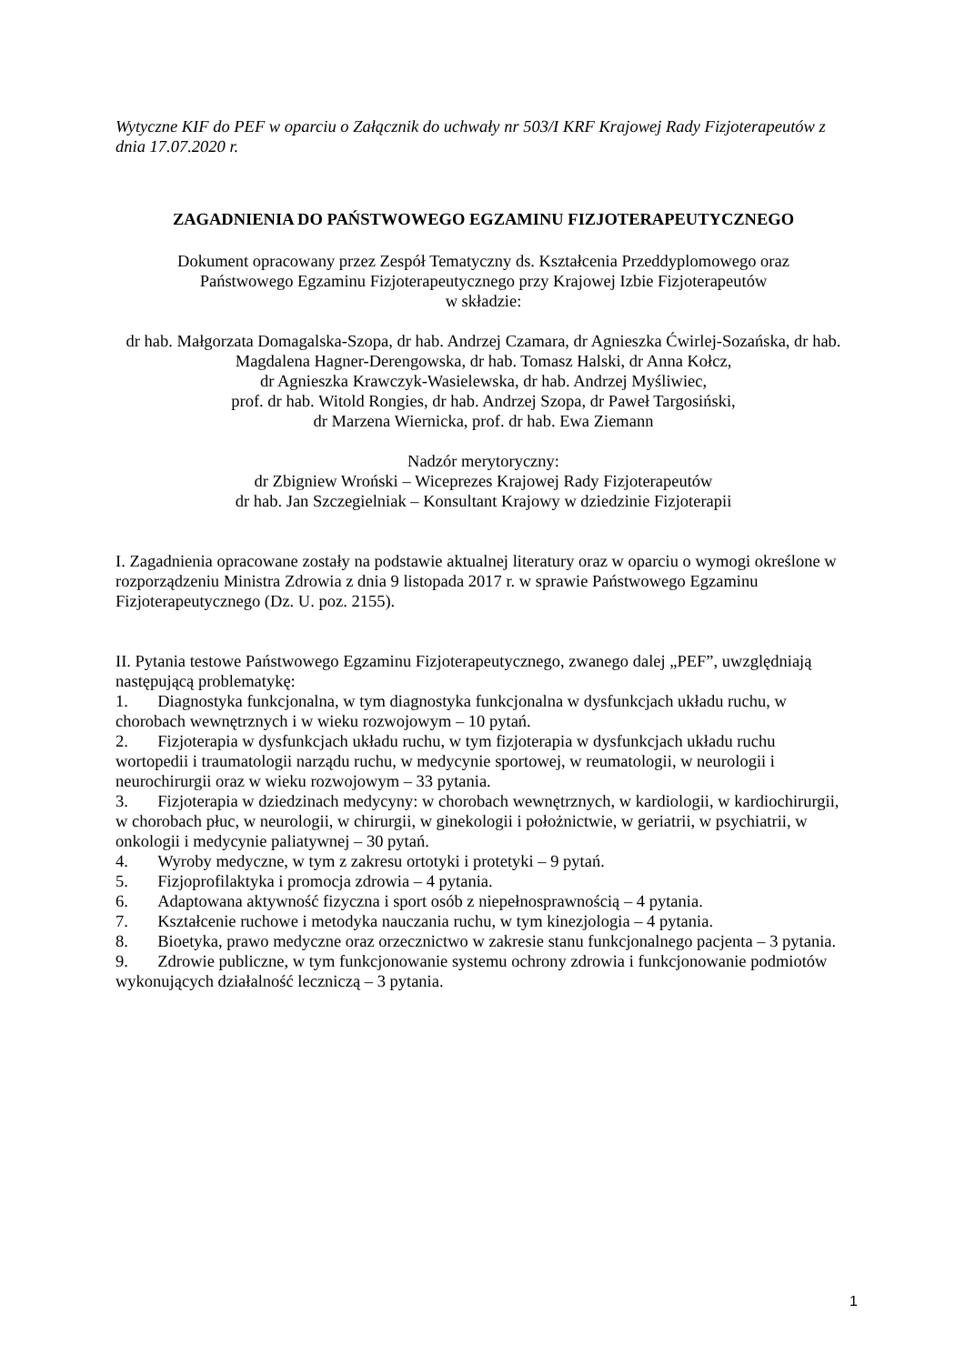Wytyczne KIF do PEF w oparciu o Załącznik do uchwały nr 503/I KRF Krajowej Rady Fizjoterapeutów z dnia 17.07.2020 r.
ZAGADNIENIA DO PAŃSTWOWEGO EGZAMINU FIZJOTERAPEUTYCZNEGO
Dokument opracowany przez Zespół Tematyczny ds. Kształcenia Przeddyplomowego oraz
Państwowego Egzaminu Fizjoterapeutycznego przy Krajowej Izbie Fizjoterapeutów
w składzie:
dr hab. Małgorzata Domagalska-Szopa, dr hab. Andrzej Czamara, dr Agnieszka Ćwirlej-Sozańska, dr hab. Magdalena Hagner-Derengowska, dr hab. Tomasz Halski, dr Anna Kołcz,
dr Agnieszka Krawczyk-Wasielewska, dr hab. Andrzej Myśliwiec,
prof. dr hab. Witold Rongies, dr hab. Andrzej Szopa, dr Paweł Targosiński,
dr Marzena Wiernicka, prof. dr hab. Ewa Ziemann
Nadzór merytoryczny:
dr Zbigniew Wroński – Wiceprezes Krajowej Rady Fizjoterapeutów
dr hab. Jan Szczegielniak – Konsultant Krajowy w dziedzinie Fizjoterapii
I. Zagadnienia opracowane zostały na podstawie aktualnej literatury oraz w oparciu o wymogi określone w rozporządzeniu Ministra Zdrowia z dnia 9 listopada 2017 r. w sprawie Państwowego Egzaminu Fizjoterapeutycznego (Dz. U. poz. 2155).
II. Pytania testowe Państwowego Egzaminu Fizjoterapeutycznego, zwanego dalej „PEF”, uwzględniają następującą problematykę:
1. Diagnostyka funkcjonalna, w tym diagnostyka funkcjonalna w dysfunkcjach układu ruchu, w chorobach wewnętrznych i w wieku rozwojowym – 10 pytań.
2. Fizjoterapia w dysfunkcjach układu ruchu, w tym fizjoterapia w dysfunkcjach układu ruchu wortopedii i traumatologii narządu ruchu, w medycynie sportowej, w reumatologii, w neurologii i neurochirurgii oraz w wieku rozwojowym – 33 pytania.
3. Fizjoterapia w dziedzinach medycyny: w chorobach wewnętrznych, w kardiologii, w kardiochirurgii, w chorobach płuc, w neurologii, w chirurgii, w ginekologii i położnictwie, w geriatrii, w psychiatrii, w onkologii i medycynie paliatywnej – 30 pytań.
4. Wyroby medyczne, w tym z zakresu ortotyki i protetyki – 9 pytań.
5. Fizjoprofilaktyka i promocja zdrowia – 4 pytania.
6. Adaptowana aktywność fizyczna i sport osób z niepełnosprawnością – 4 pytania.
7. Kształcenie ruchowe i metodyka nauczania ruchu, w tym kinezjologia – 4 pytania.
8. Bioetyka, prawo medyczne oraz orzecznictwo w zakresie stanu funkcjonalnego pacjenta – 3 pytania.
9. Zdrowie publiczne, w tym funkcjonowanie systemu ochrony zdrowia i funkcjonowanie podmiotów wykonujących działalność leczniczą – 3 pytania.
1